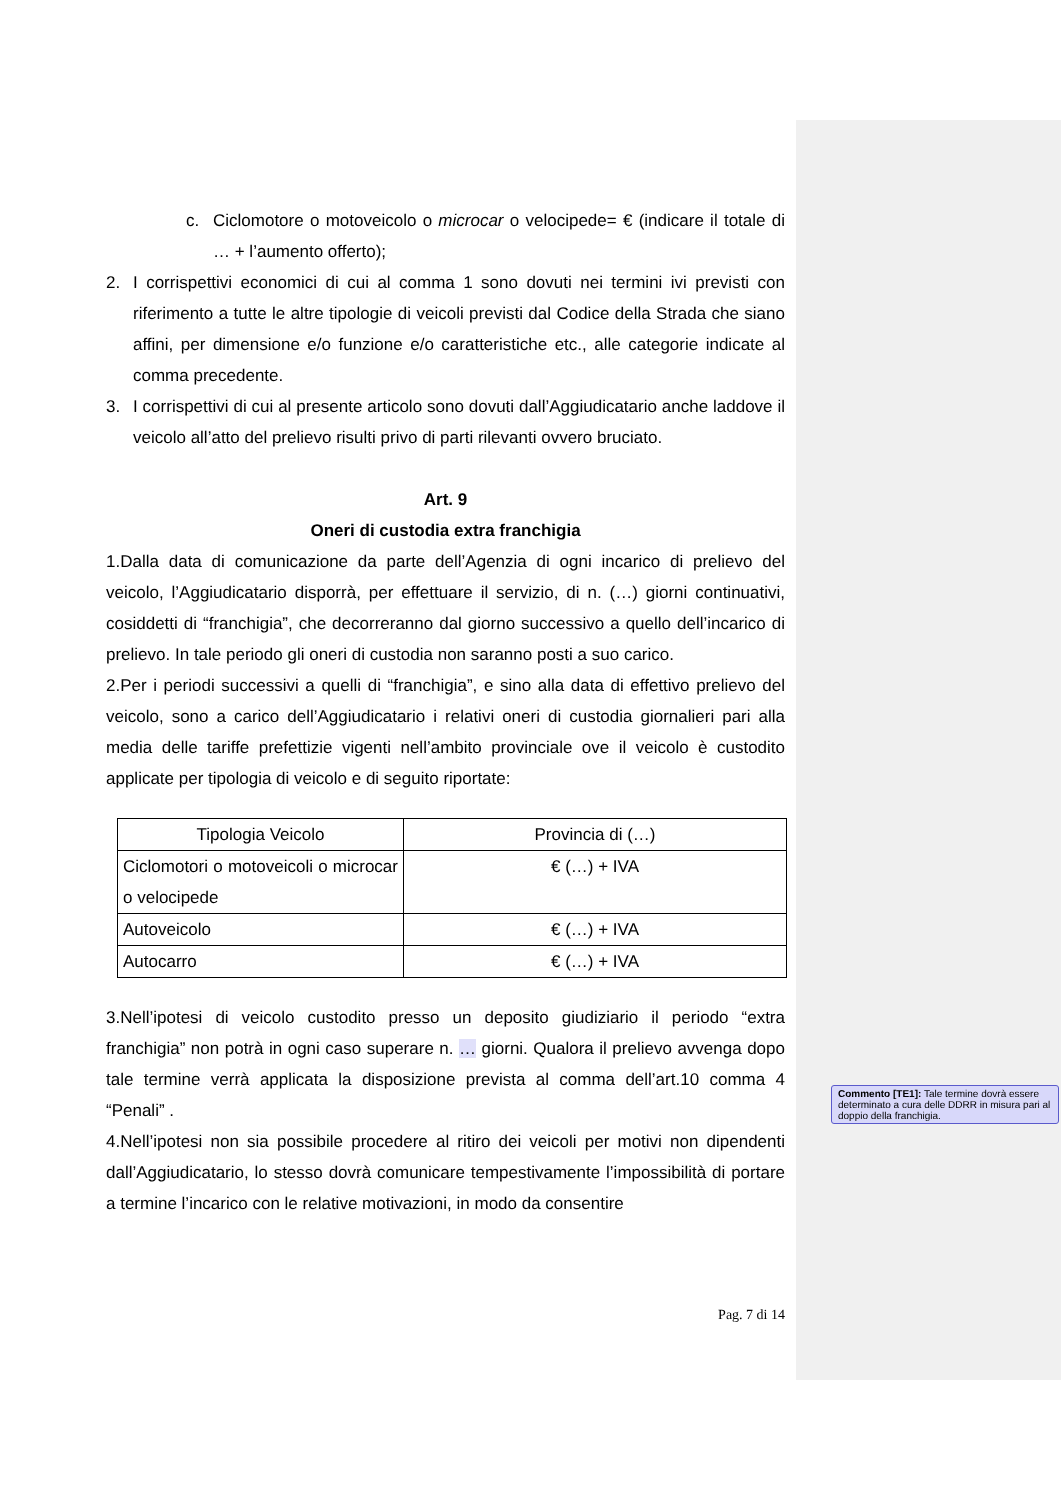c. Ciclomotore o motoveicolo o microcar o velocipede= € (indicare il totale di … + l’aumento offerto);
2. I corrispettivi economici di cui al comma 1 sono dovuti nei termini ivi previsti con riferimento a tutte le altre tipologie di veicoli previsti dal Codice della Strada che siano affini, per dimensione e/o funzione e/o caratteristiche etc., alle categorie indicate al comma precedente.
3. I corrispettivi di cui al presente articolo sono dovuti dall’Aggiudicatario anche laddove il veicolo all’atto del prelievo risulti privo di parti rilevanti ovvero bruciato.
Art. 9
Oneri di custodia extra franchigia
1.Dalla data di comunicazione da parte dell’Agenzia di ogni incarico di prelievo del veicolo, l’Aggiudicatario disporrà, per effettuare il servizio, di n. (…) giorni continuativi, cosiddetti di “franchigia”, che decorreranno dal giorno successivo a quello dell’incarico di prelievo. In tale periodo gli oneri di custodia non saranno posti a suo carico.
2.Per i periodi successivi a quelli di “franchigia”, e sino alla data di effettivo prelievo del veicolo, sono a carico dell’Aggiudicatario i relativi oneri di custodia giornalieri pari alla media delle tariffe prefettizie vigenti nell’ambito provinciale ove il veicolo è custodito applicate per tipologia di veicolo e di seguito riportate:
| Tipologia Veicolo | Provincia di (…) |
| Ciclomotori o motoveicoli o microcar o velocipede | € (…) + IVA |
| Autoveicolo | € (…) + IVA |
| Autocarro | € (…) + IVA |
3.Nell’ipotesi di veicolo custodito presso un deposito giudiziario il periodo “extra franchigia” non potrà in ogni caso superare n. … giorni. Qualora il prelievo avvenga dopo tale termine verrà applicata la disposizione prevista al comma dell’art.10 comma 4 “Penali” .
4.Nell’ipotesi non sia possibile procedere al ritiro dei veicoli per motivi non dipendenti dall’Aggiudicatario, lo stesso dovrà comunicare tempestivamente l’impossibilità di portare a termine l’incarico con le relative motivazioni, in modo da consentire
Pag. 7 di 14
Commento [TE1]: Tale termine dovrà essere determinato a cura delle DDRR in misura pari al doppio della franchigia.